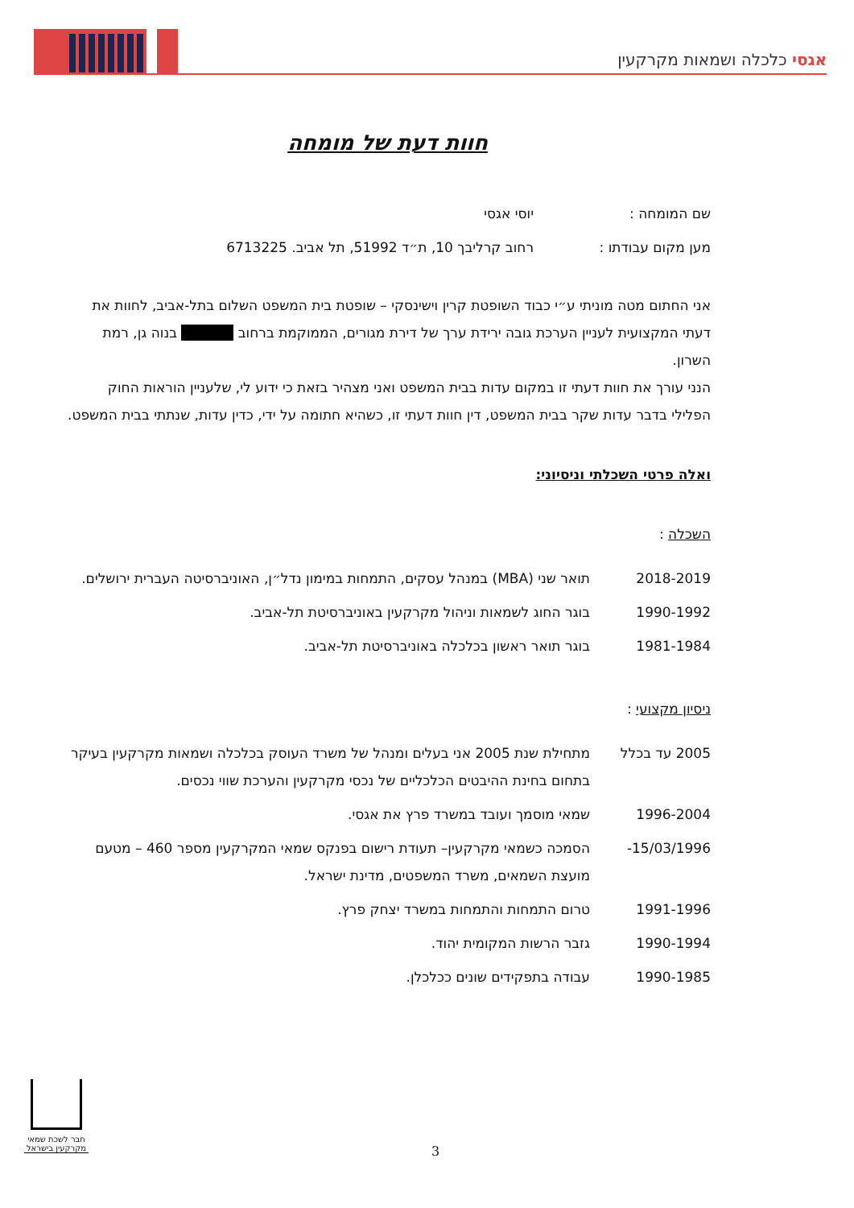אגסי כלכלה ושמאות מקרקעין
חוות דעת של מומחה
| שם המומחה : | יוסי אגסי |
| מען מקום עבודתו : | רחוב קרליבך 10, ת״ד 51992, תל אביב. 6713225 |
אני החתום מטה מוניתי ע״י כבוד השופטת קרין וישינסקי – שופטת בית המשפט השלום בתל-אביב, לחוות את דעתי המקצועית לעניין הערכת גובה ירידת ערך של דירת מגורים, הממוקמת ברחוב בנוה גן, רמת השרון.
הנני עורך את חוות דעתי זו במקום עדות בבית המשפט ואני מצהיר בזאת כי ידוע לי, שלעניין הוראות החוק הפלילי בדבר עדות שקר בבית המשפט, דין חוות דעתי זו, כשהיא חתומה על ידי, כדין עדות, שנתתי בבית המשפט.
ואלה פרטי השכלתי וניסיוני:
השכלה :
| 2018-2019 | תואר שני (MBA) במנהל עסקים, התמחות במימון נדל״ן, האוניברסיטה העברית ירושלים. |
| 1990-1992 | בוגר החוג לשמאות וניהול מקרקעין באוניברסיטת תל-אביב. |
| 1981-1984 | בוגר תואר ראשון בכלכלה באוניברסיטת תל-אביב. |
ניסיון מקצועי :
| 2005 עד בכלל | מתחילת שנת 2005 אני בעלים ומנהל של משרד העוסק בכלכלה ושמאות מקרקעין בעיקר בתחום בחינת ההיבטים הכלכליים של נכסי מקרקעין והערכת שווי נכסים. |
| 1996-2004 | שמאי מוסמך ועובד במשרד פרץ את אגסי. |
| 15/03/1996- | הסמכה כשמאי מקרקעין– תעודת רישום בפנקס שמאי המקרקעין מספר 460 – מטעם מועצת השמאים, משרד המשפטים, מדינת ישראל. |
| 1991-1996 | טרום התמחות והתמחות במשרד יצחק פרץ. |
| 1990-1994 | גזבר הרשות המקומית יהוד. |
| 1990-1985 | עבודה בתפקידים שונים ככלכלן. |
חבר לשכת שמאי מקרקעין בישראל
3